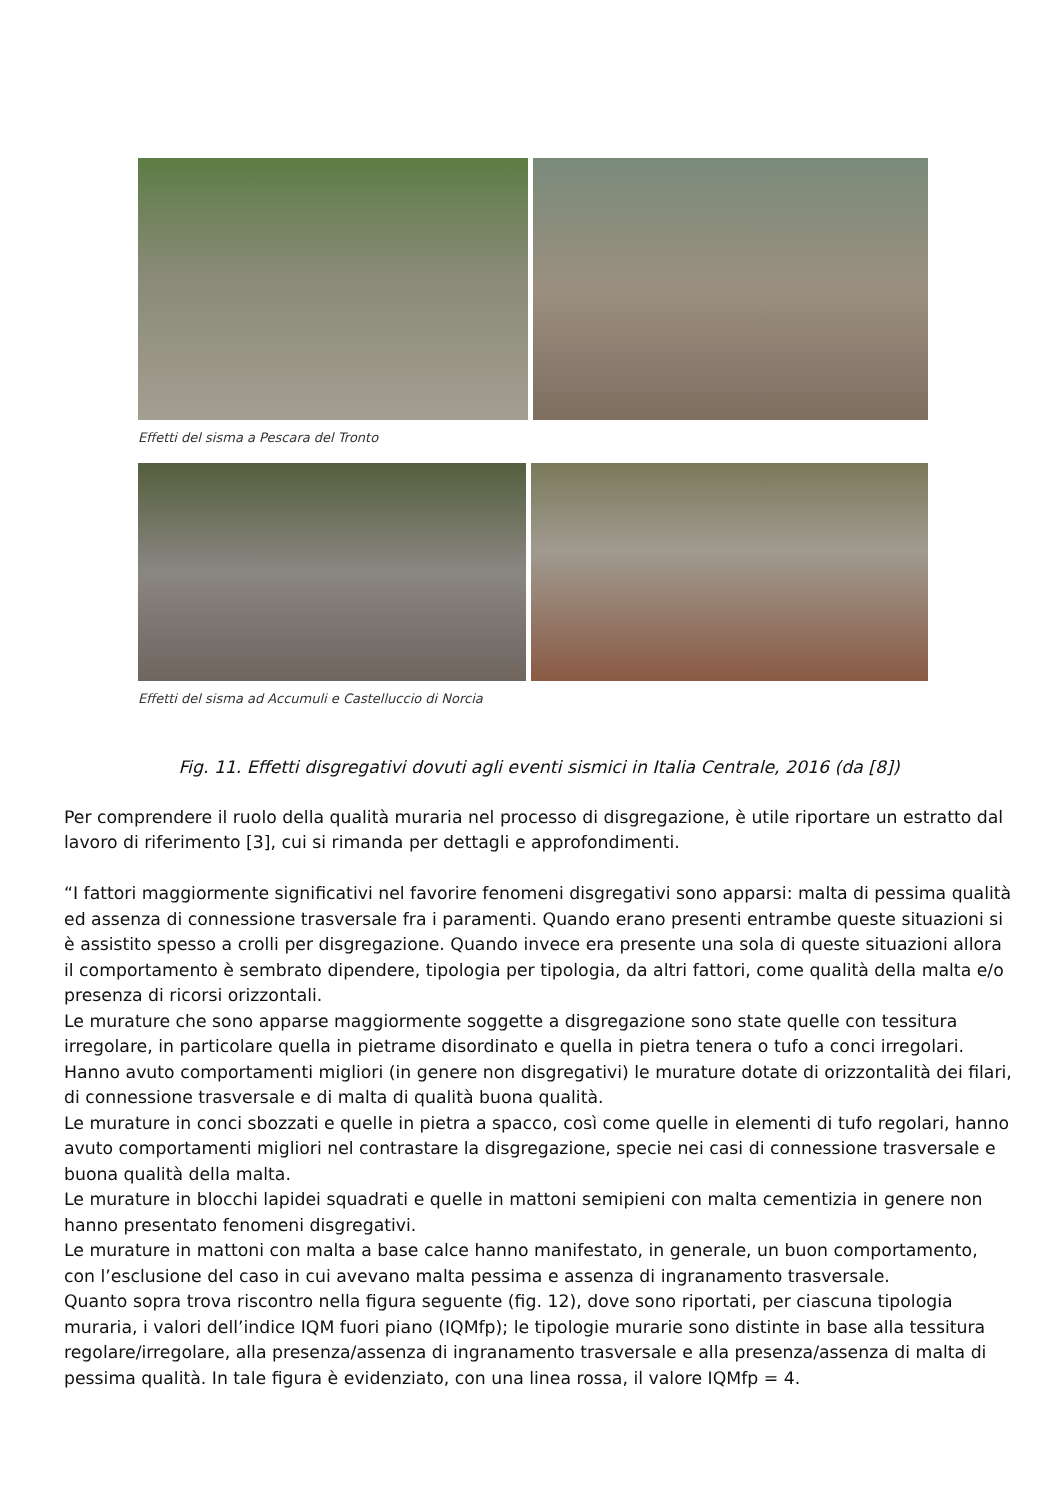Effetti del sisma a Pescara del Tronto
Effetti del sisma ad Accumuli e Castelluccio di Norcia
Fig. 11. Effetti disgregativi dovuti agli eventi sismici in Italia Centrale, 2016 (da [8])
Per comprendere il ruolo della qualità muraria nel processo di disgregazione, è utile riportare un estratto dal lavoro di riferimento [3], cui si rimanda per dettagli e approfondimenti.
“I fattori maggiormente significativi nel favorire fenomeni disgregativi sono apparsi: malta di pessima qualità ed assenza di connessione trasversale fra i paramenti. Quando erano presenti entrambe queste situazioni si è assistito spesso a crolli per disgregazione. Quando invece era presente una sola di queste situazioni allora il comportamento è sembrato dipendere, tipologia per tipologia, da altri fattori, come qualità della malta e/o presenza di ricorsi orizzontali.
Le murature che sono apparse maggiormente soggette a disgregazione sono state quelle con tessitura irregolare, in particolare quella in pietrame disordinato e quella in pietra tenera o tufo a conci irregolari. Hanno avuto comportamenti migliori (in genere non disgregativi) le murature dotate di orizzontalità dei filari, di connessione trasversale e di malta di qualità buona qualità.
Le murature in conci sbozzati e quelle in pietra a spacco, così come quelle in elementi di tufo regolari, hanno avuto comportamenti migliori nel contrastare la disgregazione, specie nei casi di connessione trasversale e buona qualità della malta.
Le murature in blocchi lapidei squadrati e quelle in mattoni semipieni con malta cementizia in genere non hanno presentato fenomeni disgregativi.
Le murature in mattoni con malta a base calce hanno manifestato, in generale, un buon comportamento, con l’esclusione del caso in cui avevano malta pessima e assenza di ingranamento trasversale.
Quanto sopra trova riscontro nella figura seguente (fig. 12), dove sono riportati, per ciascuna tipologia muraria, i valori dell’indice IQM fuori piano (IQMfp); le tipologie murarie sono distinte in base alla tessitura regolare/irregolare, alla presenza/assenza di ingranamento trasversale e alla presenza/assenza di malta di pessima qualità. In tale figura è evidenziato, con una linea rossa, il valore IQMfp = 4.